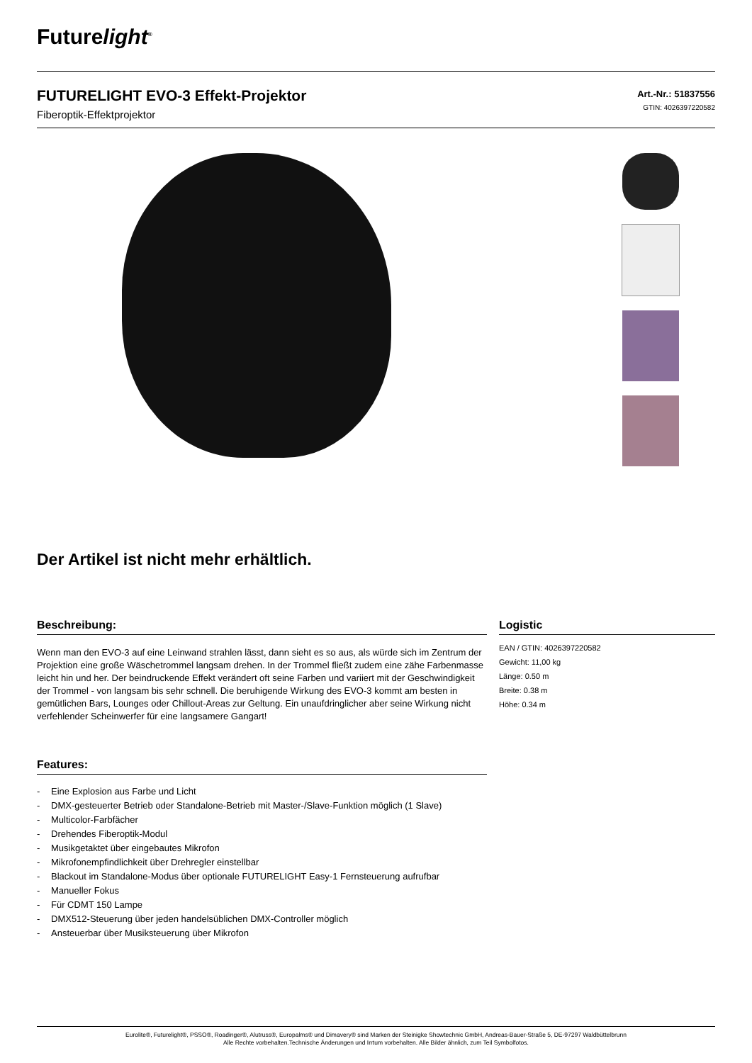Futurelight<sup>®</sup>
FUTURELIGHT EVO-3 Effekt-Projektor
Fiberoptik-Effektprojektor
Art.-Nr.: 51837556
GTIN: 4026397220582
Der Artikel ist nicht mehr erhältlich.
Beschreibung:
Wenn man den EVO-3 auf eine Leinwand strahlen lässt, dann sieht es so aus, als würde sich im Zentrum der Projektion eine große Wäschetrommel langsam drehen. In der Trommel fließt zudem eine zähe Farbenmasse leicht hin und her. Der beindruckende Effekt verändert oft seine Farben und variiert mit der Geschwindigkeit der Trommel - von langsam bis sehr schnell. Die beruhigende Wirkung des EVO-3 kommt am besten in gemütlichen Bars, Lounges oder Chillout-Areas zur Geltung. Ein unaufdringlicher aber seine Wirkung nicht verfehlender Scheinwerfer für eine langsamere Gangart!
Features:
- Eine Explosion aus Farbe und Licht
- DMX-gesteuerter Betrieb oder Standalone-Betrieb mit Master-/Slave-Funktion möglich (1 Slave)
- Multicolor-Farbfächer
- Drehendes Fiberoptik-Modul
- Musikgetaktet über eingebautes Mikrofon
- Mikrofonempfindlichkeit über Drehregler einstellbar
- Blackout im Standalone-Modus über optionale FUTURELIGHT Easy-1 Fernsteuerung aufrufbar
- Manueller Fokus
- Für CDMT 150 Lampe
- DMX512-Steuerung über jeden handelsüblichen DMX-Controller möglich
- Ansteuerbar über Musiksteuerung über Mikrofon
Logistic
EAN / GTIN: 4026397220582
Gewicht: 11,00 kg
Länge: 0.50 m
Breite: 0.38 m
Höhe: 0.34 m
Eurolite®, Futurelight®, PSSO®, Roadinger®, Alutruss®, Europalms® und Dimavery® sind Marken der Steinigke Showtechnic GmbH, Andreas-Bauer-Straße 5, DE-97297 Waldbüttelbrunn
Alle Rechte vorbehalten.Technische Änderungen und Irrtum vorbehalten. Alle Bilder ähnlich, zum Teil Symbolfotos.